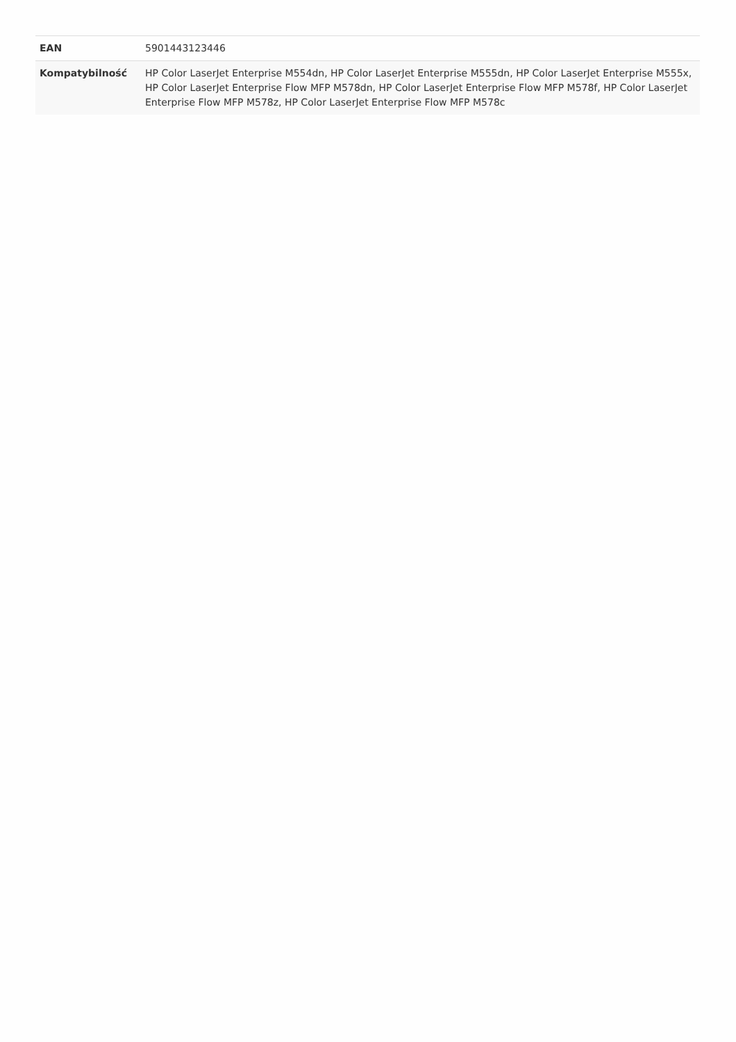| EAN | 5901443123446 |
| Kompatybilność | HP Color LaserJet Enterprise M554dn, HP Color LaserJet Enterprise M555dn, HP Color LaserJet Enterprise M555x, HP Color LaserJet Enterprise Flow MFP M578dn, HP Color LaserJet Enterprise Flow MFP M578f, HP Color LaserJet Enterprise Flow MFP M578z, HP Color LaserJet Enterprise Flow MFP M578c |